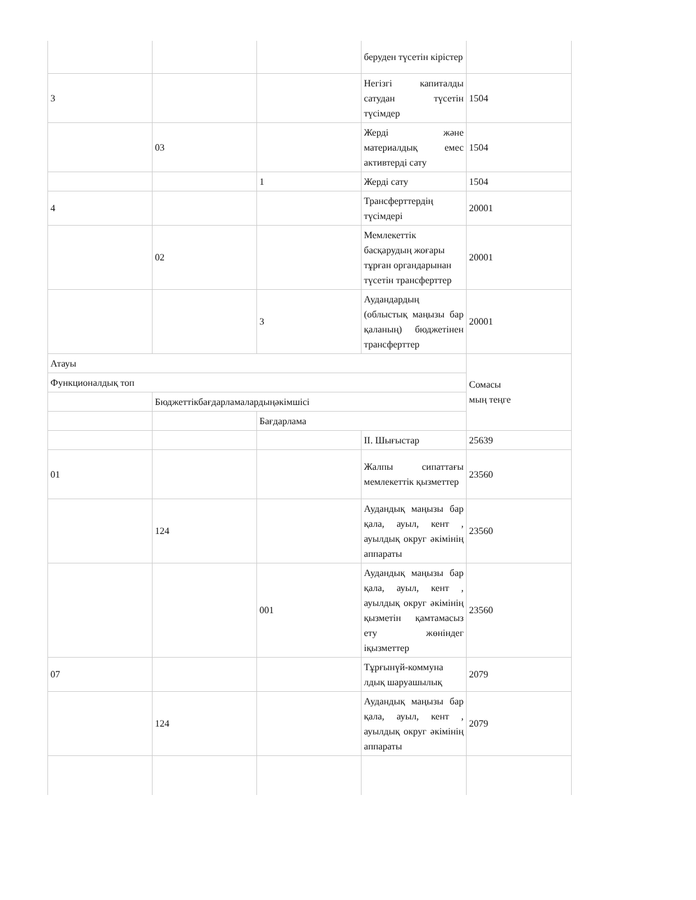| | | | беруден түсетін кірістер | |
| 3 | | | Негізгі капиталды сатудан түсетін түсімдер | 1504 |
| | 03 | | Жерді және материалдық емес активтерді сату | 1504 |
| | | 1 | Жерді сату | 1504 |
| 4 | | | Трансферттердің түсімдері | 20001 |
| | 02 | | Мемлекеттік басқарудың жоғары тұрған органдарынан түсетін трансферттер | 20001 |
| | | 3 | Аудандардың (облыстық маңызы бар қаланың) бюджетінен трансферттер | 20001 |
| Атауы | | | | Сомасы мың теңге |
| Функционалдық топ | | | | |
| | Бюджеттікбағдарламалардыңәкімшісі | | | |
| | | Бағдарлама | | |
| | | | II. Шығыстар | 25639 |
| 01 | | | Жалпы сипаттағы мемлекеттік қызметтер | 23560 |
| | 124 | | Аудандық маңызы бар қала, ауыл, кент , ауылдық округ әкімінің аппараты | 23560 |
| | | 001 | Аудандық маңызы бар қала, ауыл, кент , ауылдық округ әкімінің қызметін қамтамасыз ету жөніндег іқызметтер | 23560 |
| 07 | | | Тұрғынүй-коммуна лдық шаруашылық | 2079 |
| | 124 | | Аудандық маңызы бар қала, ауыл, кент , ауылдық округ әкімінің аппараты | 2079 |